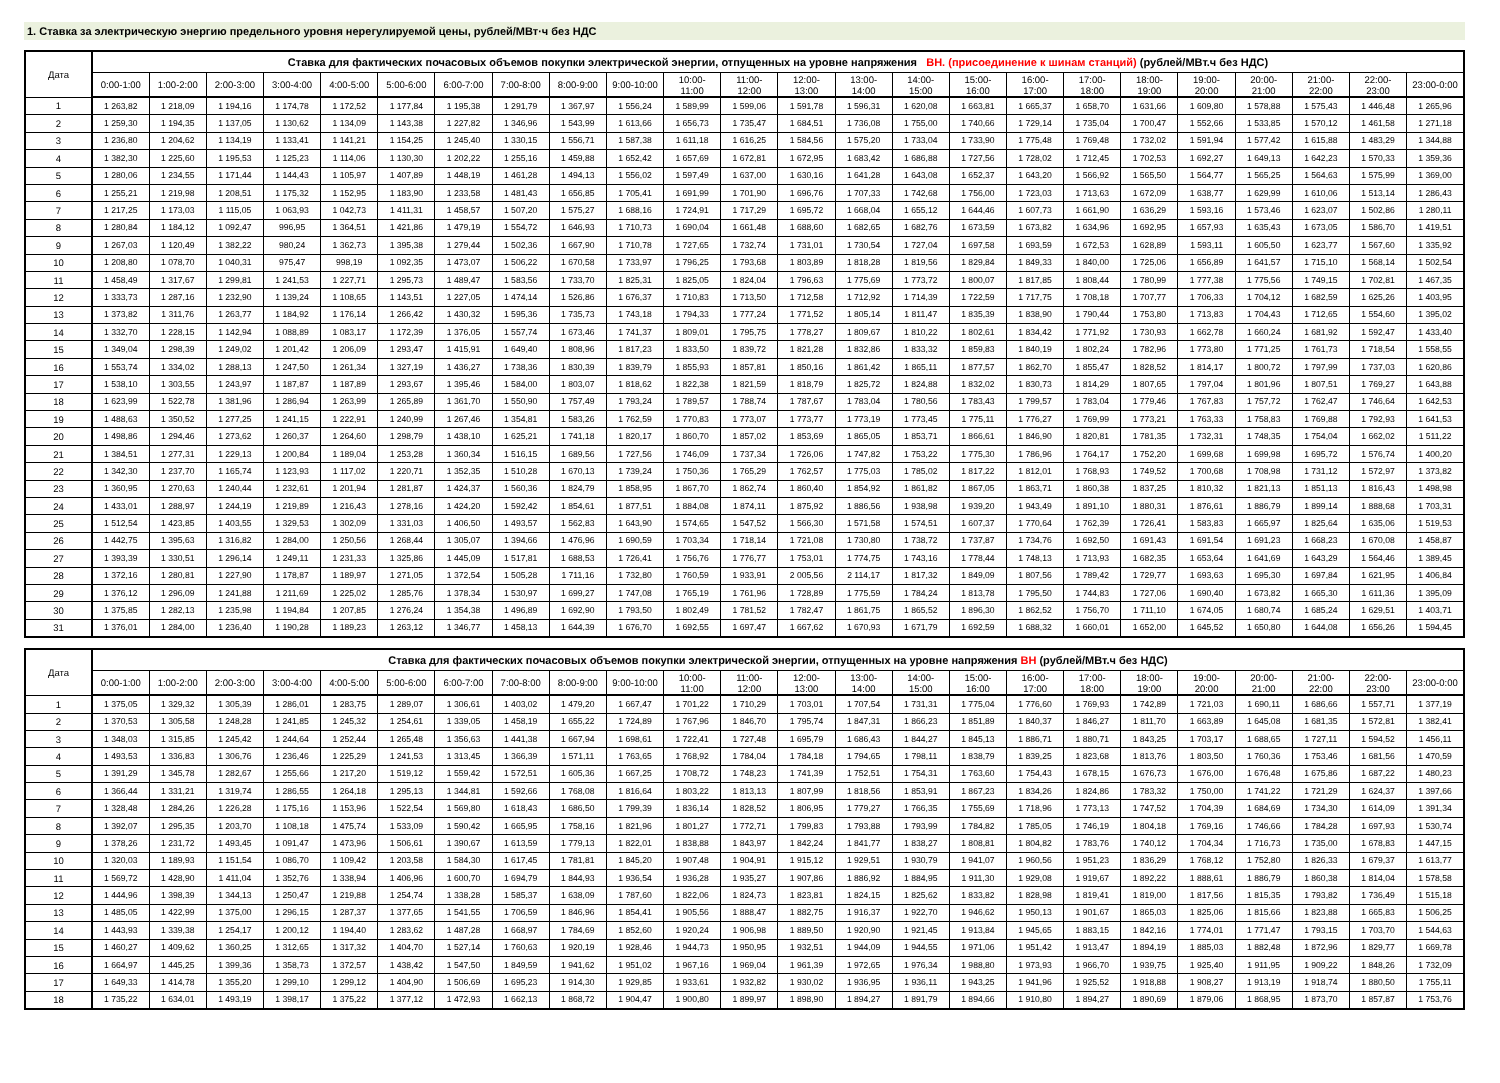1. Ставка за электрическую энергию предельного уровня нерегулируемой цены, рублей/МВт·ч без НДС
| Дата | Ставка для фактических почасовых объемов покупки электрической энергии, отпущенных на уровне напряжения ВН. (присоединение к шинам станций) (рублей/МВт.ч без НДС) | | | | | | | | | | | | | | | | | | | | | | | |
| --- | --- | --- | --- | --- | --- | --- | --- | --- | --- | --- | --- | --- | --- | --- | --- | --- | --- | --- | --- | --- | --- | --- | --- | --- |
| | 0:00-1:00 | 1:00-2:00 | 2:00-3:00 | 3:00-4:00 | 4:00-5:00 | 5:00-6:00 | 6:00-7:00 | 7:00-8:00 | 8:00-9:00 | 9:00-10:00 | 10:00- 11:00 | 11:00- 12:00 | 12:00- 13:00 | 13:00- 14:00 | 14:00- 15:00 | 15:00- 16:00 | 16:00- 17:00 | 17:00- 18:00 | 18:00- 19:00 | 19:00- 20:00 | 20:00- 21:00 | 21:00- 22:00 | 22:00- 23:00 | 23:00-0:00 |
| 1 | 1 263,82 | 1 218,09 | 1 194,16 | 1 174,78 | 1 172,52 | 1 177,84 | 1 195,38 | 1 291,79 | 1 367,97 | 1 556,24 | 1 589,99 | 1 599,06 | 1 591,78 | 1 596,31 | 1 620,08 | 1 663,81 | 1 665,37 | 1 658,70 | 1 631,66 | 1 609,80 | 1 578,88 | 1 575,43 | 1 446,48 | 1 265,96 |
| 2 | 1 259,30 | 1 194,35 | 1 137,05 | 1 130,62 | 1 134,09 | 1 143,38 | 1 227,82 | 1 346,96 | 1 543,99 | 1 613,66 | 1 656,73 | 1 735,47 | 1 684,51 | 1 736,08 | 1 755,00 | 1 740,66 | 1 729,14 | 1 735,04 | 1 700,47 | 1 552,66 | 1 533,85 | 1 570,12 | 1 461,58 | 1 271,18 |
| 3 | 1 236,80 | 1 204,62 | 1 134,19 | 1 133,41 | 1 141,21 | 1 154,25 | 1 245,40 | 1 330,15 | 1 556,71 | 1 587,38 | 1 611,18 | 1 616,25 | 1 584,56 | 1 575,20 | 1 733,04 | 1 733,90 | 1 775,48 | 1 769,48 | 1 732,02 | 1 591,94 | 1 577,42 | 1 615,88 | 1 483,29 | 1 344,88 |
| 4 | 1 382,30 | 1 225,60 | 1 195,53 | 1 125,23 | 1 114,06 | 1 130,30 | 1 202,22 | 1 255,16 | 1 459,88 | 1 652,42 | 1 657,69 | 1 672,81 | 1 672,95 | 1 683,42 | 1 686,88 | 1 727,56 | 1 728,02 | 1 712,45 | 1 702,53 | 1 692,27 | 1 649,13 | 1 642,23 | 1 570,33 | 1 359,36 |
| 5 | 1 280,06 | 1 234,55 | 1 171,44 | 1 144,43 | 1 105,97 | 1 407,89 | 1 448,19 | 1 461,28 | 1 494,13 | 1 556,02 | 1 597,49 | 1 637,00 | 1 630,16 | 1 641,28 | 1 643,08 | 1 652,37 | 1 643,20 | 1 566,92 | 1 565,50 | 1 564,77 | 1 565,25 | 1 564,63 | 1 575,99 | 1 369,00 |
| 6 | 1 255,21 | 1 219,98 | 1 208,51 | 1 175,32 | 1 152,95 | 1 183,90 | 1 233,58 | 1 481,43 | 1 656,85 | 1 705,41 | 1 691,99 | 1 701,90 | 1 696,76 | 1 707,33 | 1 742,68 | 1 756,00 | 1 723,03 | 1 713,63 | 1 672,09 | 1 638,77 | 1 629,99 | 1 610,06 | 1 513,14 | 1 286,43 |
| 7 | 1 217,25 | 1 173,03 | 1 115,05 | 1 063,93 | 1 042,73 | 1 411,31 | 1 458,57 | 1 507,20 | 1 575,27 | 1 688,16 | 1 724,91 | 1 717,29 | 1 695,72 | 1 668,04 | 1 655,12 | 1 644,46 | 1 607,73 | 1 661,90 | 1 636,29 | 1 593,16 | 1 573,46 | 1 623,07 | 1 502,86 | 1 280,11 |
| 8 | 1 280,84 | 1 184,12 | 1 092,47 | 996,95 | 1 364,51 | 1 421,86 | 1 479,19 | 1 554,72 | 1 646,93 | 1 710,73 | 1 690,04 | 1 661,48 | 1 688,60 | 1 682,65 | 1 682,76 | 1 673,59 | 1 673,82 | 1 634,96 | 1 692,95 | 1 657,93 | 1 635,43 | 1 673,05 | 1 586,70 | 1 419,51 |
| 9 | 1 267,03 | 1 120,49 | 1 382,22 | 980,24 | 1 362,73 | 1 395,38 | 1 279,44 | 1 502,36 | 1 667,90 | 1 710,78 | 1 727,65 | 1 732,74 | 1 731,01 | 1 730,54 | 1 727,04 | 1 697,58 | 1 693,59 | 1 672,53 | 1 628,89 | 1 593,11 | 1 605,50 | 1 623,77 | 1 567,60 | 1 335,92 |
| 10 | 1 208,80 | 1 078,70 | 1 040,31 | 975,47 | 998,19 | 1 092,35 | 1 473,07 | 1 506,22 | 1 670,58 | 1 733,97 | 1 796,25 | 1 793,68 | 1 803,89 | 1 818,28 | 1 819,56 | 1 829,84 | 1 849,33 | 1 840,00 | 1 725,06 | 1 656,89 | 1 641,57 | 1 715,10 | 1 568,14 | 1 502,54 |
| 11 | 1 458,49 | 1 317,67 | 1 299,81 | 1 241,53 | 1 227,71 | 1 295,73 | 1 489,47 | 1 583,56 | 1 733,70 | 1 825,31 | 1 825,05 | 1 824,04 | 1 796,63 | 1 775,69 | 1 773,72 | 1 800,07 | 1 817,85 | 1 808,44 | 1 780,99 | 1 777,38 | 1 775,56 | 1 749,15 | 1 702,81 | 1 467,35 |
| 12 | 1 333,73 | 1 287,16 | 1 232,90 | 1 139,24 | 1 108,65 | 1 143,51 | 1 227,05 | 1 474,14 | 1 526,86 | 1 676,37 | 1 710,83 | 1 713,50 | 1 712,58 | 1 712,92 | 1 714,39 | 1 722,59 | 1 717,75 | 1 708,18 | 1 707,77 | 1 706,33 | 1 704,12 | 1 682,59 | 1 625,26 | 1 403,95 |
| 13 | 1 373,82 | 1 311,76 | 1 263,77 | 1 184,92 | 1 176,14 | 1 266,42 | 1 430,32 | 1 595,36 | 1 735,73 | 1 743,18 | 1 794,33 | 1 777,24 | 1 771,52 | 1 805,14 | 1 811,47 | 1 835,39 | 1 838,90 | 1 790,44 | 1 753,80 | 1 713,83 | 1 704,43 | 1 712,65 | 1 554,60 | 1 395,02 |
| 14 | 1 332,70 | 1 228,15 | 1 142,94 | 1 088,89 | 1 083,17 | 1 172,39 | 1 376,05 | 1 557,74 | 1 673,46 | 1 741,37 | 1 809,01 | 1 795,75 | 1 778,27 | 1 809,67 | 1 810,22 | 1 802,61 | 1 834,42 | 1 771,92 | 1 730,93 | 1 662,78 | 1 660,24 | 1 681,92 | 1 592,47 | 1 433,40 |
| 15 | 1 349,04 | 1 298,39 | 1 249,02 | 1 201,42 | 1 206,09 | 1 293,47 | 1 415,91 | 1 649,40 | 1 808,96 | 1 817,23 | 1 833,50 | 1 839,72 | 1 821,28 | 1 832,86 | 1 833,32 | 1 859,83 | 1 840,19 | 1 802,24 | 1 782,96 | 1 773,80 | 1 771,25 | 1 761,73 | 1 718,54 | 1 558,55 |
| 16 | 1 553,74 | 1 334,02 | 1 288,13 | 1 247,50 | 1 261,34 | 1 327,19 | 1 436,27 | 1 738,36 | 1 830,39 | 1 839,79 | 1 855,93 | 1 857,81 | 1 850,16 | 1 861,42 | 1 865,11 | 1 877,57 | 1 862,70 | 1 855,47 | 1 828,52 | 1 814,17 | 1 800,72 | 1 797,99 | 1 737,03 | 1 620,86 |
| 17 | 1 538,10 | 1 303,55 | 1 243,97 | 1 187,87 | 1 187,89 | 1 293,67 | 1 395,46 | 1 584,00 | 1 803,07 | 1 818,62 | 1 822,38 | 1 821,59 | 1 818,79 | 1 825,72 | 1 824,88 | 1 832,02 | 1 830,73 | 1 814,29 | 1 807,65 | 1 797,04 | 1 801,96 | 1 807,51 | 1 769,27 | 1 643,88 |
| 18 | 1 623,99 | 1 522,78 | 1 381,96 | 1 286,94 | 1 263,99 | 1 265,89 | 1 361,70 | 1 550,90 | 1 757,49 | 1 793,24 | 1 789,57 | 1 788,74 | 1 787,67 | 1 783,04 | 1 780,56 | 1 783,43 | 1 799,57 | 1 783,04 | 1 779,46 | 1 767,83 | 1 757,72 | 1 762,47 | 1 746,64 | 1 642,53 |
| 19 | 1 488,63 | 1 350,52 | 1 277,25 | 1 241,15 | 1 222,91 | 1 240,99 | 1 267,46 | 1 354,81 | 1 583,26 | 1 762,59 | 1 770,83 | 1 773,07 | 1 773,77 | 1 773,19 | 1 773,45 | 1 775,11 | 1 776,27 | 1 769,99 | 1 773,21 | 1 763,33 | 1 758,83 | 1 769,88 | 1 792,93 | 1 641,53 |
| 20 | 1 498,86 | 1 294,46 | 1 273,62 | 1 260,37 | 1 264,60 | 1 298,79 | 1 438,10 | 1 625,21 | 1 741,18 | 1 820,17 | 1 860,70 | 1 857,02 | 1 853,69 | 1 865,05 | 1 853,71 | 1 866,61 | 1 846,90 | 1 820,81 | 1 781,35 | 1 732,31 | 1 748,35 | 1 754,04 | 1 662,02 | 1 511,22 |
| 21 | 1 384,51 | 1 277,31 | 1 229,13 | 1 200,84 | 1 189,04 | 1 253,28 | 1 360,34 | 1 516,15 | 1 689,56 | 1 727,56 | 1 746,09 | 1 737,34 | 1 726,06 | 1 747,82 | 1 753,22 | 1 775,30 | 1 786,96 | 1 764,17 | 1 752,20 | 1 699,68 | 1 699,98 | 1 695,72 | 1 576,74 | 1 400,20 |
| 22 | 1 342,30 | 1 237,70 | 1 165,74 | 1 123,93 | 1 117,02 | 1 220,71 | 1 352,35 | 1 510,28 | 1 670,13 | 1 739,24 | 1 750,36 | 1 765,29 | 1 762,57 | 1 775,03 | 1 785,02 | 1 817,22 | 1 812,01 | 1 768,93 | 1 749,52 | 1 700,68 | 1 708,98 | 1 731,12 | 1 572,97 | 1 373,82 |
| 23 | 1 360,95 | 1 270,63 | 1 240,44 | 1 232,61 | 1 201,94 | 1 281,87 | 1 424,37 | 1 560,36 | 1 824,79 | 1 858,95 | 1 867,70 | 1 862,74 | 1 860,40 | 1 854,92 | 1 861,82 | 1 867,05 | 1 863,71 | 1 860,38 | 1 837,25 | 1 810,32 | 1 821,13 | 1 851,13 | 1 816,43 | 1 498,98 |
| 24 | 1 433,01 | 1 288,97 | 1 244,19 | 1 219,89 | 1 216,43 | 1 278,16 | 1 424,20 | 1 592,42 | 1 854,61 | 1 877,51 | 1 884,08 | 1 874,11 | 1 875,92 | 1 886,56 | 1 938,98 | 1 939,20 | 1 943,49 | 1 891,10 | 1 880,31 | 1 876,61 | 1 886,79 | 1 899,14 | 1 888,68 | 1 703,31 |
| 25 | 1 512,54 | 1 423,85 | 1 403,55 | 1 329,53 | 1 302,09 | 1 331,03 | 1 406,50 | 1 493,57 | 1 562,83 | 1 643,90 | 1 574,65 | 1 547,52 | 1 566,30 | 1 571,58 | 1 574,51 | 1 607,37 | 1 770,64 | 1 762,39 | 1 726,41 | 1 583,83 | 1 665,97 | 1 825,64 | 1 635,06 | 1 519,53 |
| 26 | 1 442,75 | 1 395,63 | 1 316,82 | 1 284,00 | 1 250,56 | 1 268,44 | 1 305,07 | 1 394,66 | 1 476,96 | 1 690,59 | 1 703,34 | 1 718,14 | 1 721,08 | 1 730,80 | 1 738,72 | 1 737,87 | 1 734,76 | 1 692,50 | 1 691,43 | 1 691,54 | 1 691,23 | 1 668,23 | 1 670,08 | 1 458,87 |
| 27 | 1 393,39 | 1 330,51 | 1 296,14 | 1 249,11 | 1 231,33 | 1 325,86 | 1 445,09 | 1 517,81 | 1 688,53 | 1 726,41 | 1 756,76 | 1 776,77 | 1 753,01 | 1 774,75 | 1 743,16 | 1 778,44 | 1 748,13 | 1 713,93 | 1 682,35 | 1 653,64 | 1 641,69 | 1 643,29 | 1 564,46 | 1 389,45 |
| 28 | 1 372,16 | 1 280,81 | 1 227,90 | 1 178,87 | 1 189,97 | 1 271,05 | 1 372,54 | 1 505,28 | 1 711,16 | 1 732,80 | 1 760,59 | 1 933,91 | 2 005,56 | 2 114,17 | 1 817,32 | 1 849,09 | 1 807,56 | 1 789,42 | 1 729,77 | 1 693,63 | 1 695,30 | 1 697,84 | 1 621,95 | 1 406,84 |
| 29 | 1 376,12 | 1 296,09 | 1 241,88 | 1 211,69 | 1 225,02 | 1 285,76 | 1 378,34 | 1 530,97 | 1 699,27 | 1 747,08 | 1 765,19 | 1 761,96 | 1 728,89 | 1 775,59 | 1 784,24 | 1 813,78 | 1 795,50 | 1 744,83 | 1 727,06 | 1 690,40 | 1 673,82 | 1 665,30 | 1 611,36 | 1 395,09 |
| 30 | 1 375,85 | 1 282,13 | 1 235,98 | 1 194,84 | 1 207,85 | 1 276,24 | 1 354,38 | 1 496,89 | 1 692,90 | 1 793,50 | 1 802,49 | 1 781,52 | 1 782,47 | 1 861,75 | 1 865,52 | 1 896,30 | 1 862,52 | 1 756,70 | 1 711,10 | 1 674,05 | 1 680,74 | 1 685,24 | 1 629,51 | 1 403,71 |
| 31 | 1 376,01 | 1 284,00 | 1 236,40 | 1 190,28 | 1 189,23 | 1 263,12 | 1 346,77 | 1 458,13 | 1 644,39 | 1 676,70 | 1 692,55 | 1 697,47 | 1 667,62 | 1 670,93 | 1 671,79 | 1 692,59 | 1 688,32 | 1 660,01 | 1 652,00 | 1 645,52 | 1 650,80 | 1 644,08 | 1 656,26 | 1 594,45 |
| Дата | Ставка для фактических почасовых объемов покупки электрической энергии, отпущенных на уровне напряжения ВН (рублей/МВт.ч без НДС) | | | | | | | | | | | | | | | | | | | | | | | |
| --- | --- | --- | --- | --- | --- | --- | --- | --- | --- | --- | --- | --- | --- | --- | --- | --- | --- | --- | --- | --- | --- | --- | --- | --- |
| | 0:00-1:00 | 1:00-2:00 | 2:00-3:00 | 3:00-4:00 | 4:00-5:00 | 5:00-6:00 | 6:00-7:00 | 7:00-8:00 | 8:00-9:00 | 9:00-10:00 | 10:00- 11:00 | 11:00- 12:00 | 12:00- 13:00 | 13:00- 14:00 | 14:00- 15:00 | 15:00- 16:00 | 16:00- 17:00 | 17:00- 18:00 | 18:00- 19:00 | 19:00- 20:00 | 20:00- 21:00 | 21:00- 22:00 | 22:00- 23:00 | 23:00-0:00 |
| 1 | 1 375,05 | 1 329,32 | 1 305,39 | 1 286,01 | 1 283,75 | 1 289,07 | 1 306,61 | 1 403,02 | 1 479,20 | 1 667,47 | 1 701,22 | 1 710,29 | 1 703,01 | 1 707,54 | 1 731,31 | 1 775,04 | 1 776,60 | 1 769,93 | 1 742,89 | 1 721,03 | 1 690,11 | 1 686,66 | 1 557,71 | 1 377,19 |
| 2 | 1 370,53 | 1 305,58 | 1 248,28 | 1 241,85 | 1 245,32 | 1 254,61 | 1 339,05 | 1 458,19 | 1 655,22 | 1 724,89 | 1 767,96 | 1 846,70 | 1 795,74 | 1 847,31 | 1 866,23 | 1 851,89 | 1 840,37 | 1 846,27 | 1 811,70 | 1 663,89 | 1 645,08 | 1 681,35 | 1 572,81 | 1 382,41 |
| 3 | 1 348,03 | 1 315,85 | 1 245,42 | 1 244,64 | 1 252,44 | 1 265,48 | 1 356,63 | 1 441,38 | 1 667,94 | 1 698,61 | 1 722,41 | 1 727,48 | 1 695,79 | 1 686,43 | 1 844,27 | 1 845,13 | 1 886,71 | 1 880,71 | 1 843,25 | 1 703,17 | 1 688,65 | 1 727,11 | 1 594,52 | 1 456,11 |
| 4 | 1 493,53 | 1 336,83 | 1 306,76 | 1 236,46 | 1 225,29 | 1 241,53 | 1 313,45 | 1 366,39 | 1 571,11 | 1 763,65 | 1 768,92 | 1 784,04 | 1 784,18 | 1 794,65 | 1 798,11 | 1 838,79 | 1 839,25 | 1 823,68 | 1 813,76 | 1 803,50 | 1 760,36 | 1 753,46 | 1 681,56 | 1 470,59 |
| 5 | 1 391,29 | 1 345,78 | 1 282,67 | 1 255,66 | 1 217,20 | 1 519,12 | 1 559,42 | 1 572,51 | 1 605,36 | 1 667,25 | 1 708,72 | 1 748,23 | 1 741,39 | 1 752,51 | 1 754,31 | 1 763,60 | 1 754,43 | 1 678,15 | 1 676,73 | 1 676,00 | 1 676,48 | 1 675,86 | 1 687,22 | 1 480,23 |
| 6 | 1 366,44 | 1 331,21 | 1 319,74 | 1 286,55 | 1 264,18 | 1 295,13 | 1 344,81 | 1 592,66 | 1 768,08 | 1 816,64 | 1 803,22 | 1 813,13 | 1 807,99 | 1 818,56 | 1 853,91 | 1 867,23 | 1 834,26 | 1 824,86 | 1 783,32 | 1 750,00 | 1 741,22 | 1 721,29 | 1 624,37 | 1 397,66 |
| 7 | 1 328,48 | 1 284,26 | 1 226,28 | 1 175,16 | 1 153,96 | 1 522,54 | 1 569,80 | 1 618,43 | 1 686,50 | 1 799,39 | 1 836,14 | 1 828,52 | 1 806,95 | 1 779,27 | 1 766,35 | 1 755,69 | 1 718,96 | 1 773,13 | 1 747,52 | 1 704,39 | 1 684,69 | 1 734,30 | 1 614,09 | 1 391,34 |
| 8 | 1 392,07 | 1 295,35 | 1 203,70 | 1 108,18 | 1 475,74 | 1 533,09 | 1 590,42 | 1 665,95 | 1 758,16 | 1 821,96 | 1 801,27 | 1 772,71 | 1 799,83 | 1 793,88 | 1 793,99 | 1 784,82 | 1 785,05 | 1 746,19 | 1 804,18 | 1 769,16 | 1 746,66 | 1 784,28 | 1 697,93 | 1 530,74 |
| 9 | 1 378,26 | 1 231,72 | 1 493,45 | 1 091,47 | 1 473,96 | 1 506,61 | 1 390,67 | 1 613,59 | 1 779,13 | 1 822,01 | 1 838,88 | 1 843,97 | 1 842,24 | 1 841,77 | 1 838,27 | 1 808,81 | 1 804,82 | 1 783,76 | 1 740,12 | 1 704,34 | 1 716,73 | 1 735,00 | 1 678,83 | 1 447,15 |
| 10 | 1 320,03 | 1 189,93 | 1 151,54 | 1 086,70 | 1 109,42 | 1 203,58 | 1 584,30 | 1 617,45 | 1 781,81 | 1 845,20 | 1 907,48 | 1 904,91 | 1 915,12 | 1 929,51 | 1 930,79 | 1 941,07 | 1 960,56 | 1 951,23 | 1 836,29 | 1 768,12 | 1 752,80 | 1 826,33 | 1 679,37 | 1 613,77 |
| 11 | 1 569,72 | 1 428,90 | 1 411,04 | 1 352,76 | 1 338,94 | 1 406,96 | 1 600,70 | 1 694,79 | 1 844,93 | 1 936,54 | 1 936,28 | 1 935,27 | 1 907,86 | 1 886,92 | 1 884,95 | 1 911,30 | 1 929,08 | 1 919,67 | 1 892,22 | 1 888,61 | 1 886,79 | 1 860,38 | 1 814,04 | 1 578,58 |
| 12 | 1 444,96 | 1 398,39 | 1 344,13 | 1 250,47 | 1 219,88 | 1 254,74 | 1 338,28 | 1 585,37 | 1 638,09 | 1 787,60 | 1 822,06 | 1 824,73 | 1 823,81 | 1 824,15 | 1 825,62 | 1 833,82 | 1 828,98 | 1 819,41 | 1 819,00 | 1 817,56 | 1 815,35 | 1 793,82 | 1 736,49 | 1 515,18 |
| 13 | 1 485,05 | 1 422,99 | 1 375,00 | 1 296,15 | 1 287,37 | 1 377,65 | 1 541,55 | 1 706,59 | 1 846,96 | 1 854,41 | 1 905,56 | 1 888,47 | 1 882,75 | 1 916,37 | 1 922,70 | 1 946,62 | 1 950,13 | 1 901,67 | 1 865,03 | 1 825,06 | 1 815,66 | 1 823,88 | 1 665,83 | 1 506,25 |
| 14 | 1 443,93 | 1 339,38 | 1 254,17 | 1 200,12 | 1 194,40 | 1 283,62 | 1 487,28 | 1 668,97 | 1 784,69 | 1 852,60 | 1 920,24 | 1 906,98 | 1 889,50 | 1 920,90 | 1 921,45 | 1 913,84 | 1 945,65 | 1 883,15 | 1 842,16 | 1 774,01 | 1 771,47 | 1 793,15 | 1 703,70 | 1 544,63 |
| 15 | 1 460,27 | 1 409,62 | 1 360,25 | 1 312,65 | 1 317,32 | 1 404,70 | 1 527,14 | 1 760,63 | 1 920,19 | 1 928,46 | 1 944,73 | 1 950,95 | 1 932,51 | 1 944,09 | 1 944,55 | 1 971,06 | 1 951,42 | 1 913,47 | 1 894,19 | 1 885,03 | 1 882,48 | 1 872,96 | 1 829,77 | 1 669,78 |
| 16 | 1 664,97 | 1 445,25 | 1 399,36 | 1 358,73 | 1 372,57 | 1 438,42 | 1 547,50 | 1 849,59 | 1 941,62 | 1 951,02 | 1 967,16 | 1 969,04 | 1 961,39 | 1 972,65 | 1 976,34 | 1 988,80 | 1 973,93 | 1 966,70 | 1 939,75 | 1 925,40 | 1 911,95 | 1 909,22 | 1 848,26 | 1 732,09 |
| 17 | 1 649,33 | 1 414,78 | 1 355,20 | 1 299,10 | 1 299,12 | 1 404,90 | 1 506,69 | 1 695,23 | 1 914,30 | 1 929,85 | 1 933,61 | 1 932,82 | 1 930,02 | 1 936,95 | 1 936,11 | 1 943,25 | 1 941,96 | 1 925,52 | 1 918,88 | 1 908,27 | 1 913,19 | 1 918,74 | 1 880,50 | 1 755,11 |
| 18 | 1 735,22 | 1 634,01 | 1 493,19 | 1 398,17 | 1 375,22 | 1 377,12 | 1 472,93 | 1 662,13 | 1 868,72 | 1 904,47 | 1 900,80 | 1 899,97 | 1 898,90 | 1 894,27 | 1 891,79 | 1 894,66 | 1 910,80 | 1 894,27 | 1 890,69 | 1 879,06 | 1 868,95 | 1 873,70 | 1 857,87 | 1 753,76 |